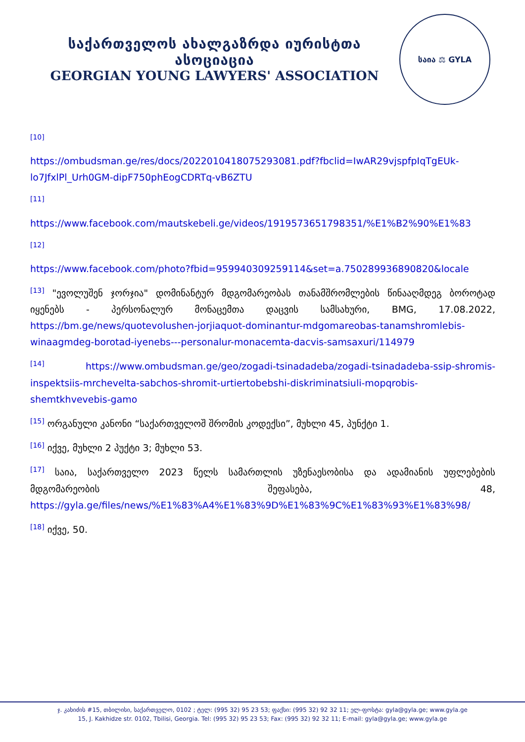საქართველოს ახალგაზრდა იურისტთა ასოციაცია
GEORGIAN YOUNG LAWYERS' ASSOCIATION
საია ⚖ GYLA
<sup>[10]</sup>
https://ombudsman.ge/res/docs/2022010418075293081.pdf?fbclid=IwAR29vjspfpIqTgEUk-lo7JfxlPl_Urh0GM-dipF750phEogCDRTq-vB6ZTU
<sup>[11]</sup>
https://www.facebook.com/mautskebeli.ge/videos/1919573651798351/%E1%B2%90%E1%83
<sup>[12]</sup>
https://www.facebook.com/photo?fbid=959940309259114&set=a.750289936890820&locale
<sup>[13]</sup> "ევოლუშენ ჯორჯია" დომინანტურ მდგომარეობას თანამშრომლების წინააღმდეგ ბოროტად იყენებს - პერსონალურ მონაცემთა დაცვის სამსახური, BMG, 17.08.2022, https://bm.ge/news/quotevolushen-jorjiaquot-dominantur-mdgomareobas-tanamshromlebis-winaagmdeg-borotad-iyenebs---personalur-monacemta-dacvis-samsaxuri/114979
<sup>[14]</sup> https://www.ombudsman.ge/geo/zogadi-tsinadadeba/zogadi-tsinadadeba-ssip-shromis-inspektsiis-mrchevelta-sabchos-shromit-urtiertobebshi-diskriminatsiuli-mopqrobis-shemtkhvevebis-gamo
<sup>[15]</sup> ორგანული კანონი “საქართველოშ შრომის კოდექსი”, მუხლი 45, პუნქტი 1.
<sup>[16]</sup> იქვე, მუხლი 2 პუქტი 3; მუხლი 53.
<sup>[17]</sup> საია, საქართველო 2023 წელს სამართლის უზენაესობისა და ადამიანის უფლებების მდგომარეობის შეფასება, 48, https://gyla.ge/files/news/%E1%83%A4%E1%83%9D%E1%83%9C%E1%83%93%E1%83%98/
<sup>[18]</sup> იქვე, 50.
ჯ. კახიძის #15, თბილისი, საქართველო, 0102 ; ტელ: (995 32) 95 23 53; ფაქსი: (995 32) 92 32 11; ელ-ფოსტა: gyla@gyla.ge; www.gyla.ge
15, J. Kakhidze str. 0102, Tbilisi, Georgia. Tel: (995 32) 95 23 53; Fax: (995 32) 92 32 11; E-mail: gyla@gyla.ge; www.gyla.ge